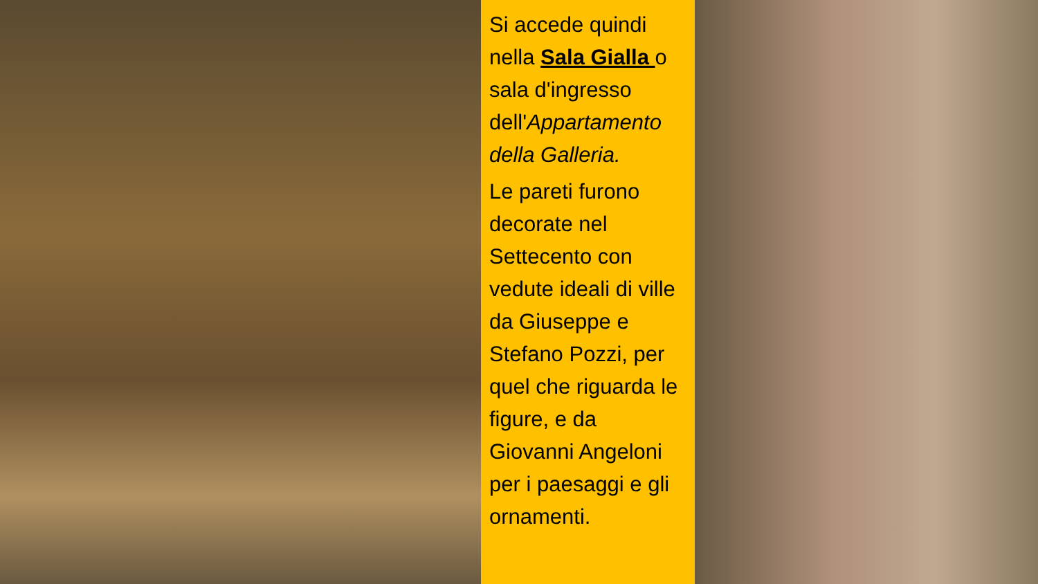Si accede quindi nella Sala Gialla o sala d'ingresso dell'Appartamento della Galleria.
Le pareti furono decorate nel Settecento con vedute ideali di ville da Giuseppe e Stefano Pozzi, per quel che riguarda le figure, e da Giovanni Angeloni per i paesaggi e gli ornamenti.